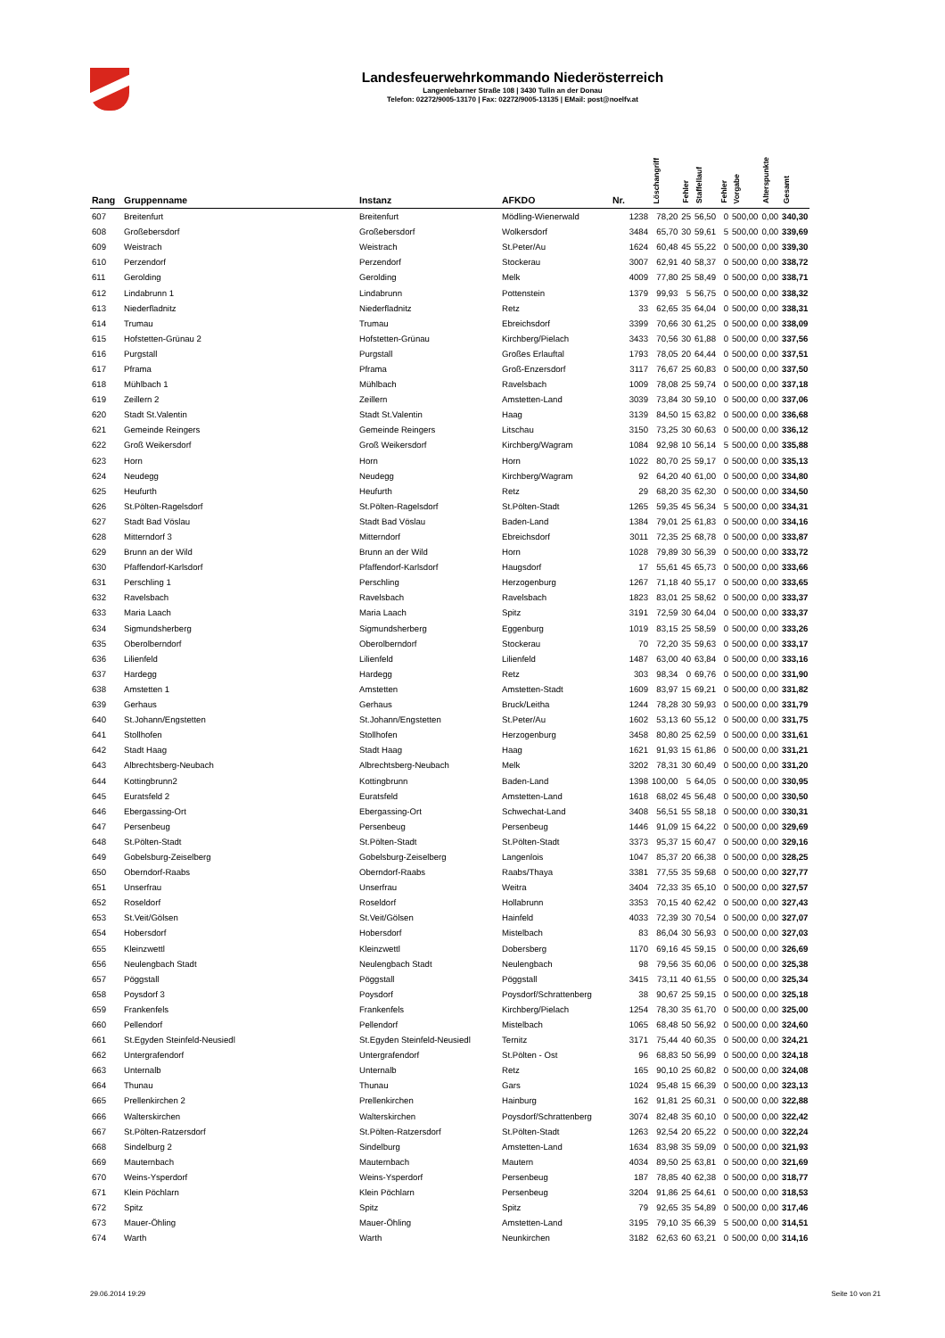Landesfeuerwehrkommando Niederösterreich
Langenlebarner Straße 108 | 3430 Tulln an der Donau
Telefon: 02272/9005-13170 | Fax: 02272/9005-13135 | EMail: post@noelfv.at
| Rang | Gruppenname | Instanz | AFKDO | Nr. | Löschangriff | Fehler | Staffellauf | Fehler | Vorgabe | Alterspunkte | Gesamt |
| --- | --- | --- | --- | --- | --- | --- | --- | --- | --- | --- | --- |
| 607 | Breitenfurt | Breitenfurt | Mödling-Wienerwald | 1238 | 78,20 | 25 | 56,50 | 0 | 500,00 | 0,00 | 340,30 |
| 608 | Großebersdorf | Großebersdorf | Wolkersdorf | 3484 | 65,70 | 30 | 59,61 | 5 | 500,00 | 0,00 | 339,69 |
| 609 | Weistrach | Weistrach | St.Peter/Au | 1624 | 60,48 | 45 | 55,22 | 0 | 500,00 | 0,00 | 339,30 |
| 610 | Perzendorf | Perzendorf | Stockerau | 3007 | 62,91 | 40 | 58,37 | 0 | 500,00 | 0,00 | 338,72 |
| 611 | Gerolding | Gerolding | Melk | 4009 | 77,80 | 25 | 58,49 | 0 | 500,00 | 0,00 | 338,71 |
| 612 | Lindabrunn 1 | Lindabrunn | Pottenstein | 1379 | 99,93 | 5 | 56,75 | 0 | 500,00 | 0,00 | 338,32 |
| 613 | Niederfladnitz | Niederfladnitz | Retz | 33 | 62,65 | 35 | 64,04 | 0 | 500,00 | 0,00 | 338,31 |
| 614 | Trumau | Trumau | Ebreichsdorf | 3399 | 70,66 | 30 | 61,25 | 0 | 500,00 | 0,00 | 338,09 |
| 615 | Hofstetten-Grünau 2 | Hofstetten-Grünau | Kirchberg/Pielach | 3433 | 70,56 | 30 | 61,88 | 0 | 500,00 | 0,00 | 337,56 |
| 616 | Purgstall | Purgstall | Großes Erlauftal | 1793 | 78,05 | 20 | 64,44 | 0 | 500,00 | 0,00 | 337,51 |
| 617 | Pframa | Pframa | Groß-Enzersdorf | 3117 | 76,67 | 25 | 60,83 | 0 | 500,00 | 0,00 | 337,50 |
| 618 | Mühlbach 1 | Mühlbach | Ravelsbach | 1009 | 78,08 | 25 | 59,74 | 0 | 500,00 | 0,00 | 337,18 |
| 619 | Zeillern 2 | Zeillern | Amstetten-Land | 3039 | 73,84 | 30 | 59,10 | 0 | 500,00 | 0,00 | 337,06 |
| 620 | Stadt St.Valentin | Stadt St.Valentin | Haag | 3139 | 84,50 | 15 | 63,82 | 0 | 500,00 | 0,00 | 336,68 |
| 621 | Gemeinde Reingers | Gemeinde Reingers | Litschau | 3150 | 73,25 | 30 | 60,63 | 0 | 500,00 | 0,00 | 336,12 |
| 622 | Groß Weikersdorf | Groß Weikersdorf | Kirchberg/Wagram | 1084 | 92,98 | 10 | 56,14 | 5 | 500,00 | 0,00 | 335,88 |
| 623 | Horn | Horn | Horn | 1022 | 80,70 | 25 | 59,17 | 0 | 500,00 | 0,00 | 335,13 |
| 624 | Neudegg | Neudegg | Kirchberg/Wagram | 92 | 64,20 | 40 | 61,00 | 0 | 500,00 | 0,00 | 334,80 |
| 625 | Heufurth | Heufurth | Retz | 29 | 68,20 | 35 | 62,30 | 0 | 500,00 | 0,00 | 334,50 |
| 626 | St.Pölten-Ragelsdorf | St.Pölten-Ragelsdorf | St.Pölten-Stadt | 1265 | 59,35 | 45 | 56,34 | 5 | 500,00 | 0,00 | 334,31 |
| 627 | Stadt Bad Vöslau | Stadt Bad Vöslau | Baden-Land | 1384 | 79,01 | 25 | 61,83 | 0 | 500,00 | 0,00 | 334,16 |
| 628 | Mitterndorf 3 | Mitterndorf | Ebreichsdorf | 3011 | 72,35 | 25 | 68,78 | 0 | 500,00 | 0,00 | 333,87 |
| 629 | Brunn an der Wild | Brunn an der Wild | Horn | 1028 | 79,89 | 30 | 56,39 | 0 | 500,00 | 0,00 | 333,72 |
| 630 | Pfaffendorf-Karlsdorf | Pfaffendorf-Karlsdorf | Haugsdorf | 17 | 55,61 | 45 | 65,73 | 0 | 500,00 | 0,00 | 333,66 |
| 631 | Perschling 1 | Perschling | Herzogenburg | 1267 | 71,18 | 40 | 55,17 | 0 | 500,00 | 0,00 | 333,65 |
| 632 | Ravelsbach | Ravelsbach | Ravelsbach | 1823 | 83,01 | 25 | 58,62 | 0 | 500,00 | 0,00 | 333,37 |
| 633 | Maria Laach | Maria Laach | Spitz | 3191 | 72,59 | 30 | 64,04 | 0 | 500,00 | 0,00 | 333,37 |
| 634 | Sigmundsherberg | Sigmundsherberg | Eggenburg | 1019 | 83,15 | 25 | 58,59 | 0 | 500,00 | 0,00 | 333,26 |
| 635 | Oberolberndorf | Oberolberndorf | Stockerau | 70 | 72,20 | 35 | 59,63 | 0 | 500,00 | 0,00 | 333,17 |
| 636 | Lilienfeld | Lilienfeld | Lilienfeld | 1487 | 63,00 | 40 | 63,84 | 0 | 500,00 | 0,00 | 333,16 |
| 637 | Hardegg | Hardegg | Retz | 303 | 98,34 | 0 | 69,76 | 0 | 500,00 | 0,00 | 331,90 |
| 638 | Amstetten 1 | Amstetten | Amstetten-Stadt | 1609 | 83,97 | 15 | 69,21 | 0 | 500,00 | 0,00 | 331,82 |
| 639 | Gerhaus | Gerhaus | Bruck/Leitha | 1244 | 78,28 | 30 | 59,93 | 0 | 500,00 | 0,00 | 331,79 |
| 640 | St.Johann/Engstetten | St.Johann/Engstetten | St.Peter/Au | 1602 | 53,13 | 60 | 55,12 | 0 | 500,00 | 0,00 | 331,75 |
| 641 | Stollhofen | Stollhofen | Herzogenburg | 3458 | 80,80 | 25 | 62,59 | 0 | 500,00 | 0,00 | 331,61 |
| 642 | Stadt Haag | Stadt Haag | Haag | 1621 | 91,93 | 15 | 61,86 | 0 | 500,00 | 0,00 | 331,21 |
| 643 | Albrechtsberg-Neubach | Albrechtsberg-Neubach | Melk | 3202 | 78,31 | 30 | 60,49 | 0 | 500,00 | 0,00 | 331,20 |
| 644 | Kottingbrunn2 | Kottingbrunn | Baden-Land | 1398 | 100,00 | 5 | 64,05 | 0 | 500,00 | 0,00 | 330,95 |
| 645 | Euratsfeld 2 | Euratsfeld | Amstetten-Land | 1618 | 68,02 | 45 | 56,48 | 0 | 500,00 | 0,00 | 330,50 |
| 646 | Ebergassing-Ort | Ebergassing-Ort | Schwechat-Land | 3408 | 56,51 | 55 | 58,18 | 0 | 500,00 | 0,00 | 330,31 |
| 647 | Persenbeug | Persenbeug | Persenbeug | 1446 | 91,09 | 15 | 64,22 | 0 | 500,00 | 0,00 | 329,69 |
| 648 | St.Pölten-Stadt | St.Pölten-Stadt | St.Pölten-Stadt | 3373 | 95,37 | 15 | 60,47 | 0 | 500,00 | 0,00 | 329,16 |
| 649 | Gobelsburg-Zeiselberg | Gobelsburg-Zeiselberg | Langenlois | 1047 | 85,37 | 20 | 66,38 | 0 | 500,00 | 0,00 | 328,25 |
| 650 | Oberndorf-Raabs | Oberndorf-Raabs | Raabs/Thaya | 3381 | 77,55 | 35 | 59,68 | 0 | 500,00 | 0,00 | 327,77 |
| 651 | Unserfrau | Unserfrau | Weitra | 3404 | 72,33 | 35 | 65,10 | 0 | 500,00 | 0,00 | 327,57 |
| 652 | Roseldorf | Roseldorf | Hollabrunn | 3353 | 70,15 | 40 | 62,42 | 0 | 500,00 | 0,00 | 327,43 |
| 653 | St.Veit/Gölsen | St.Veit/Gölsen | Hainfeld | 4033 | 72,39 | 30 | 70,54 | 0 | 500,00 | 0,00 | 327,07 |
| 654 | Hobersdorf | Hobersdorf | Mistelbach | 83 | 86,04 | 30 | 56,93 | 0 | 500,00 | 0,00 | 327,03 |
| 655 | Kleinzwettl | Kleinzwettl | Dobersberg | 1170 | 69,16 | 45 | 59,15 | 0 | 500,00 | 0,00 | 326,69 |
| 656 | Neulengbach Stadt | Neulengbach Stadt | Neulengbach | 98 | 79,56 | 35 | 60,06 | 0 | 500,00 | 0,00 | 325,38 |
| 657 | Pöggstall | Pöggstall | Pöggstall | 3415 | 73,11 | 40 | 61,55 | 0 | 500,00 | 0,00 | 325,34 |
| 658 | Poysdorf 3 | Poysdorf | Poysdorf/Schrattenberg | 38 | 90,67 | 25 | 59,15 | 0 | 500,00 | 0,00 | 325,18 |
| 659 | Frankenfels | Frankenfels | Kirchberg/Pielach | 1254 | 78,30 | 35 | 61,70 | 0 | 500,00 | 0,00 | 325,00 |
| 660 | Pellendorf | Pellendorf | Mistelbach | 1065 | 68,48 | 50 | 56,92 | 0 | 500,00 | 0,00 | 324,60 |
| 661 | St.Egyden Steinfeld-Neusiedl | St.Egyden Steinfeld-Neusiedl | Ternitz | 3171 | 75,44 | 40 | 60,35 | 0 | 500,00 | 0,00 | 324,21 |
| 662 | Untergrafendorf | Untergrafendorf | St.Pölten - Ost | 96 | 68,83 | 50 | 56,99 | 0 | 500,00 | 0,00 | 324,18 |
| 663 | Unternalb | Unternalb | Retz | 165 | 90,10 | 25 | 60,82 | 0 | 500,00 | 0,00 | 324,08 |
| 664 | Thunau | Thunau | Gars | 1024 | 95,48 | 15 | 66,39 | 0 | 500,00 | 0,00 | 323,13 |
| 665 | Prellenkirchen 2 | Prellenkirchen | Hainburg | 162 | 91,81 | 25 | 60,31 | 0 | 500,00 | 0,00 | 322,88 |
| 666 | Walterskirchen | Walterskirchen | Poysdorf/Schrattenberg | 3074 | 82,48 | 35 | 60,10 | 0 | 500,00 | 0,00 | 322,42 |
| 667 | St.Pölten-Ratzersdorf | St.Pölten-Ratzersdorf | St.Pölten-Stadt | 1263 | 92,54 | 20 | 65,22 | 0 | 500,00 | 0,00 | 322,24 |
| 668 | Sindelburg 2 | Sindelburg | Amstetten-Land | 1634 | 83,98 | 35 | 59,09 | 0 | 500,00 | 0,00 | 321,93 |
| 669 | Mauternbach | Mauternbach | Mautern | 4034 | 89,50 | 25 | 63,81 | 0 | 500,00 | 0,00 | 321,69 |
| 670 | Weins-Ysperdorf | Weins-Ysperdorf | Persenbeug | 187 | 78,85 | 40 | 62,38 | 0 | 500,00 | 0,00 | 318,77 |
| 671 | Klein Pöchlarn | Klein Pöchlarn | Persenbeug | 3204 | 91,86 | 25 | 64,61 | 0 | 500,00 | 0,00 | 318,53 |
| 672 | Spitz | Spitz | Spitz | 79 | 92,65 | 35 | 54,89 | 0 | 500,00 | 0,00 | 317,46 |
| 673 | Mauer-Öhling | Mauer-Öhling | Amstetten-Land | 3195 | 79,10 | 35 | 66,39 | 5 | 500,00 | 0,00 | 314,51 |
| 674 | Warth | Warth | Neunkirchen | 3182 | 62,63 | 60 | 63,21 | 0 | 500,00 | 0,00 | 314,16 |
29.06.2014 19:29 Seite 10 von 21